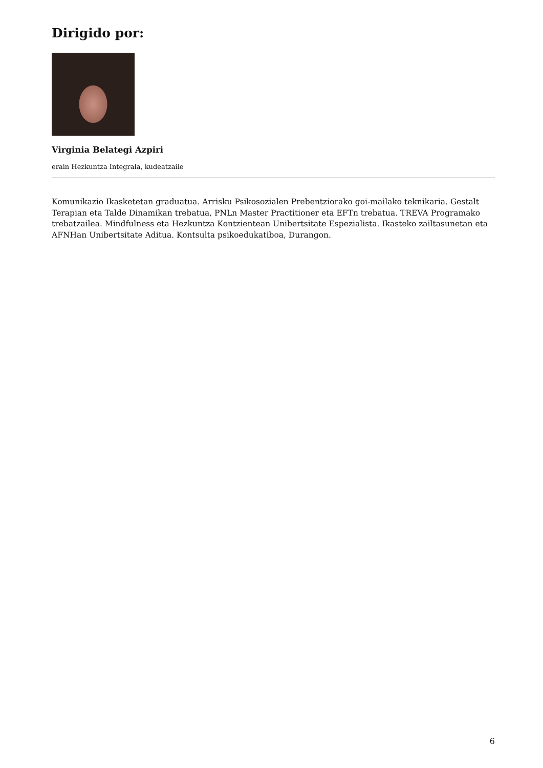Dirigido por:
Virginia Belategi Azpiri
erain Hezkuntza Integrala, kudeatzaile
Komunikazio Ikasketetan graduatua. Arrisku Psikosozialen Prebentziorako goi-mailako teknikaria. Gestalt Terapian eta Talde Dinamikan trebatua, PNLn Master Practitioner eta EFTn trebatua. TREVA Programako trebatzailea. Mindfulness eta Hezkuntza Kontzientean Unibertsitate Espezialista. Ikasteko zailtasunetan eta AFNHan Unibertsitate Aditua. Kontsulta psikoedukatiboa, Durangon.
6